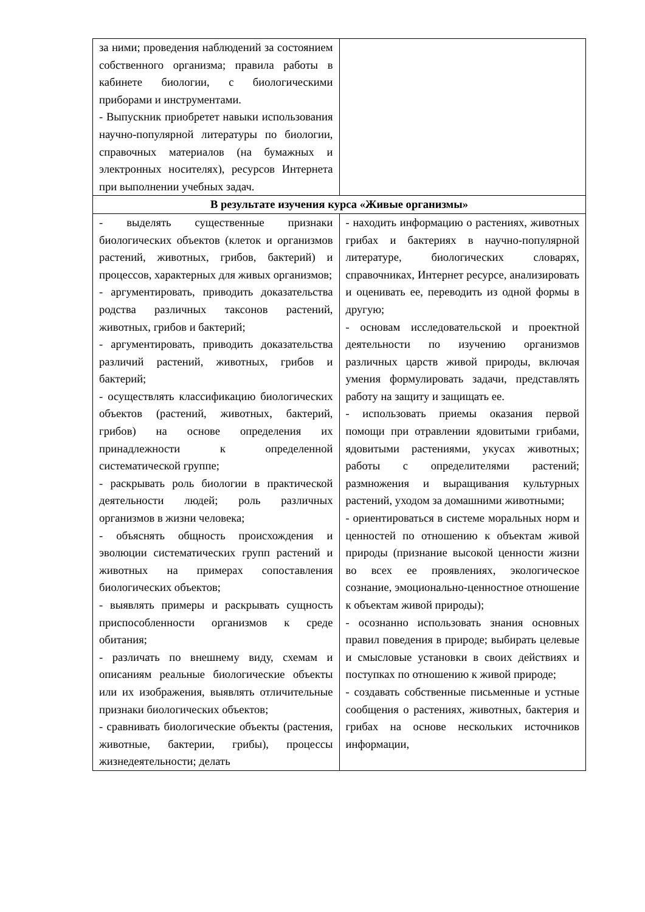| за ними; проведения наблюдений за состоянием собственного организма; правила работы в кабинете биологии, с биологическими приборами и инструментами. - Выпускник приобретет навыки использования научно-популярной литературы по биологии, справочных материалов (на бумажных и электронных носителях), ресурсов Интернета при выполнении учебных задач. | |
| В результате изучения курса «Живые организмы» | |
| - выделять существенные признаки биологических объектов (клеток и организмов растений, животных, грибов, бактерий) и процессов, характерных для живых организмов; - аргументировать, приводить доказательства родства различных таксонов растений, животных, грибов и бактерий; - аргументировать, приводить доказательства различий растений, животных, грибов и бактерий; - осуществлять классификацию биологических объектов (растений, животных, бактерий, грибов) на основе определения их принадлежности к определенной систематической группе; - раскрывать роль биологии в практической деятельности людей; роль различных организмов в жизни человека; - объяснять общность происхождения и эволюции систематических групп растений и животных на примерах сопоставления биологических объектов; - выявлять примеры и раскрывать сущность приспособленности организмов к среде обитания; - различать по внешнему виду, схемам и описаниям реальные биологические объекты или их изображения, выявлять отличительные признаки биологических объектов; - сравнивать биологические объекты (растения, животные, бактерии, грибы), процессы жизнедеятельности; делать | - находить информацию о растениях, животных грибах и бактериях в научно-популярной литературе, биологических словарях, справочниках, Интернет ресурсе, анализировать и оценивать ее, переводить из одной формы в другую; - основам исследовательской и проектной деятельности по изучению организмов различных царств живой природы, включая умения формулировать задачи, представлять работу на защиту и защищать ее. - использовать приемы оказания первой помощи при отравлении ядовитыми грибами, ядовитыми растениями, укусах животных; работы с определителями растений; размножения и выращивания культурных растений, уходом за домашними животными; - ориентироваться в системе моральных норм и ценностей по отношению к объектам живой природы (признание высокой ценности жизни во всех ее проявлениях, экологическое сознание, эмоционально-ценностное отношение к объектам живой природы); - осознанно использовать знания основных правил поведения в природе; выбирать целевые и смысловые установки в своих действиях и поступках по отношению к живой природе; - создавать собственные письменные и устные сообщения о растениях, животных, бактерия и грибах на основе нескольких источников информации, |